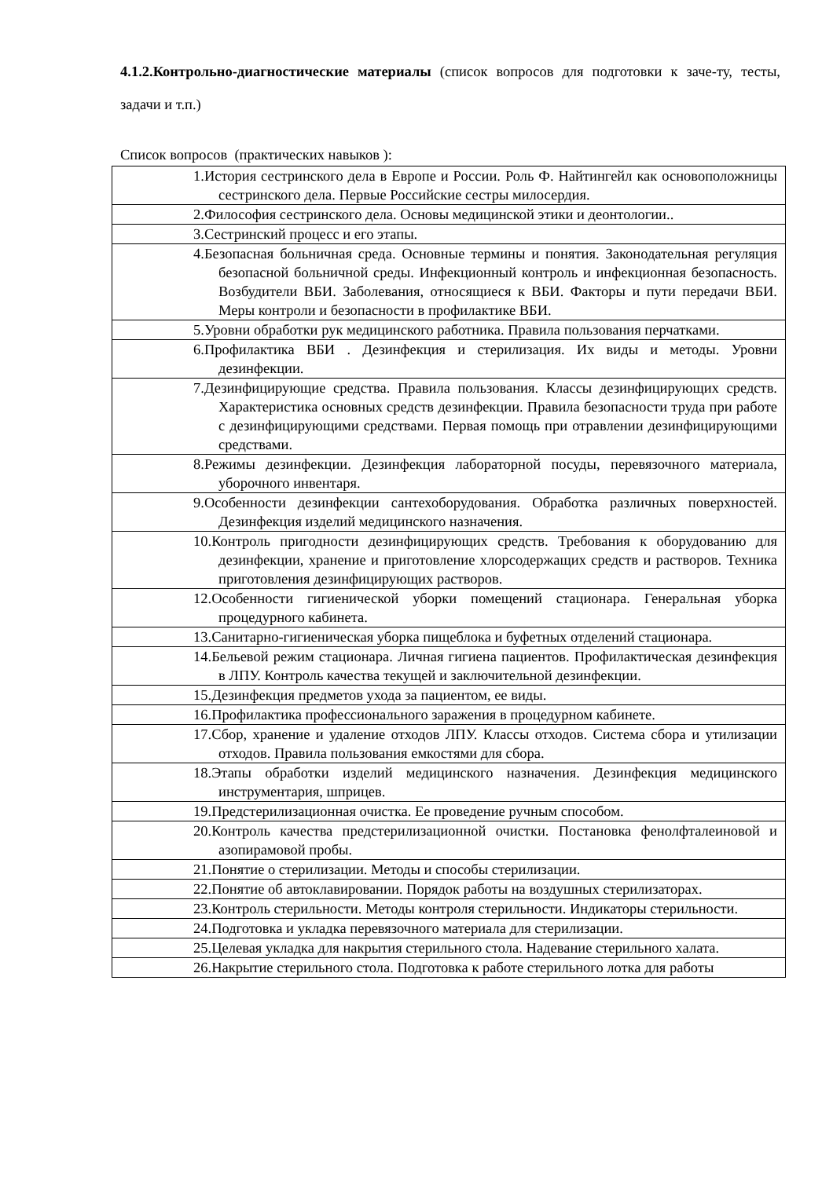4.1.2.Контрольно-диагностические материалы (список вопросов для подготовки к заче-ту, тесты, задачи и т.п.)
Список вопросов (практических навыков ):
| 1.История сестринского дела в Европе и России. Роль Ф. Найтингейл как основоположницы сестринского дела. Первые Российские сестры милосердия. |
| 2.Философия сестринского дела. Основы медицинской этики и деонтологии.. |
| 3.Сестринский процесс и его этапы. |
| 4.Безопасная больничная среда. Основные термины и понятия. Законодательная регуляция безопасной больничной среды. Инфекционный контроль и инфекционная безопасность. Возбудители ВБИ. Заболевания, относящиеся к ВБИ. Факторы и пути передачи ВБИ. Меры контроли и безопасности в профилактике ВБИ. |
| 5.Уровни обработки рук медицинского работника. Правила пользования перчатками. |
| 6.Профилактика ВБИ . Дезинфекция и стерилизация. Их виды и методы. Уровни дезинфекции. |
| 7.Дезинфицирующие средства. Правила пользования. Классы дезинфицирующих средств. Характеристика основных средств дезинфекции. Правила безопасности труда при работе с дезинфицирующими средствами. Первая помощь при отравлении дезинфицирующими средствами. |
| 8.Режимы дезинфекции. Дезинфекция лабораторной посуды, перевязочного материала, уборочного инвентаря. |
| 9.Особенности дезинфекции сантехоборудования. Обработка различных поверхностей. Дезинфекция изделий медицинского назначения. |
| 10.Контроль пригодности дезинфицирующих средств. Требования к оборудованию для дезинфекции, хранение и приготовление хлорсодержащих средств и растворов. Техника приготовления дезинфицирующих растворов. |
| 12.Особенности гигиенической уборки помещений стационара. Генеральная уборка процедурного кабинета. |
| 13.Санитарно-гигиеническая уборка пищеблока и буфетных отделений стационара. |
| 14.Бельевой режим стационара. Личная гигиена пациентов. Профилактическая дезинфекция в ЛПУ. Контроль качества текущей и заключительной дезинфекции. |
| 15.Дезинфекция предметов ухода за пациентом, ее виды. |
| 16.Профилактика профессионального заражения в процедурном кабинете. |
| 17.Сбор, хранение и удаление отходов ЛПУ. Классы отходов. Система сбора и утилизации отходов. Правила пользования емкостями для сбора. |
| 18.Этапы обработки изделий медицинского назначения. Дезинфекция медицинского инструментария, шприцев. |
| 19.Предстерилизационная очистка. Ее проведение ручным способом. |
| 20.Контроль качества предстерилизационной очистки. Постановка фенолфталеиновой и азопирамовой пробы. |
| 21.Понятие о стерилизации. Методы и способы стерилизации. |
| 22.Понятие об автоклавировании. Порядок работы на воздушных стерилизаторах. |
| 23.Контроль стерильности. Методы контроля стерильности. Индикаторы стерильности. |
| 24.Подготовка и укладка перевязочного материала для стерилизации. |
| 25.Целевая укладка для накрытия стерильного стола. Надевание стерильного халата. |
| 26.Накрытие стерильного стола. Подготовка к работе стерильного лотка для работы |